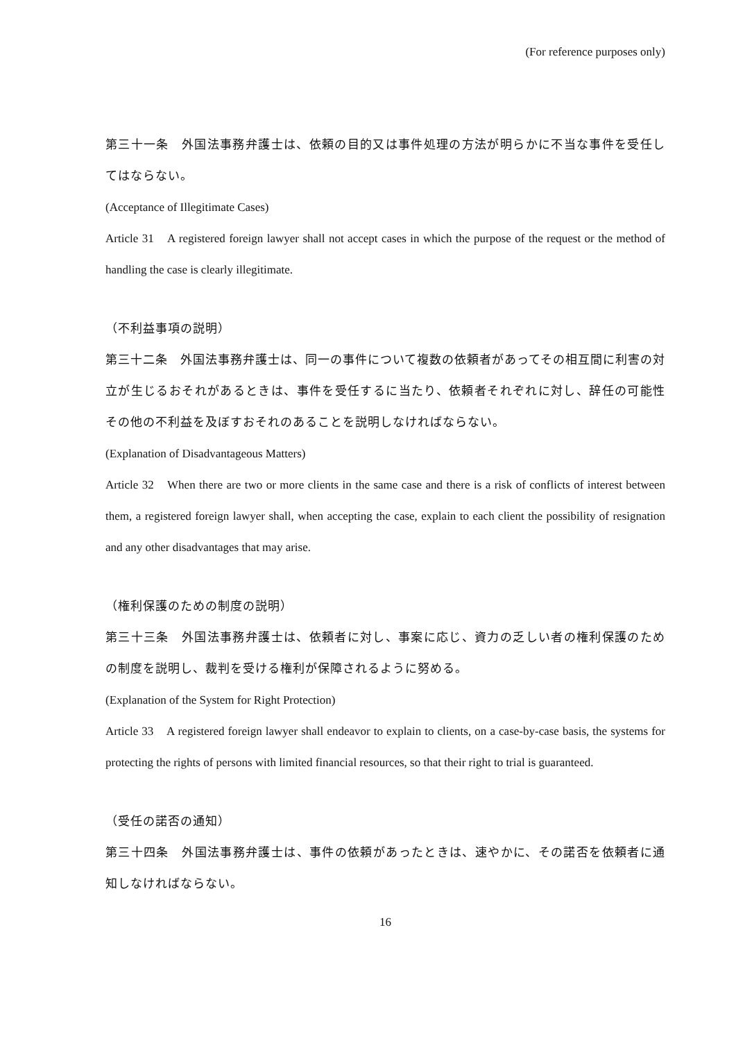(For reference purposes only)
第三十一条　外国法事務弁護士は、依頼の目的又は事件処理の方法が明らかに不当な事件を受任してはならない。
(Acceptance of Illegitimate Cases)
Article 31　A registered foreign lawyer shall not accept cases in which the purpose of the request or the method of handling the case is clearly illegitimate.
（不利益事項の説明）
第三十二条　外国法事務弁護士は、同一の事件について複数の依頼者があってその相互間に利害の対立が生じるおそれがあるときは、事件を受任するに当たり、依頼者それぞれに対し、辞任の可能性その他の不利益を及ぼすおそれのあることを説明しなければならない。
(Explanation of Disadvantageous Matters)
Article 32　When there are two or more clients in the same case and there is a risk of conflicts of interest between them, a registered foreign lawyer shall, when accepting the case, explain to each client the possibility of resignation and any other disadvantages that may arise.
（権利保護のための制度の説明）
第三十三条　外国法事務弁護士は、依頼者に対し、事案に応じ、資力の乏しい者の権利保護のための制度を説明し、裁判を受ける権利が保障されるように努める。
(Explanation of the System for Right Protection)
Article 33　A registered foreign lawyer shall endeavor to explain to clients, on a case-by-case basis, the systems for protecting the rights of persons with limited financial resources, so that their right to trial is guaranteed.
（受任の諾否の通知）
第三十四条　外国法事務弁護士は、事件の依頼があったときは、速やかに、その諾否を依頼者に通知しなければならない。
16